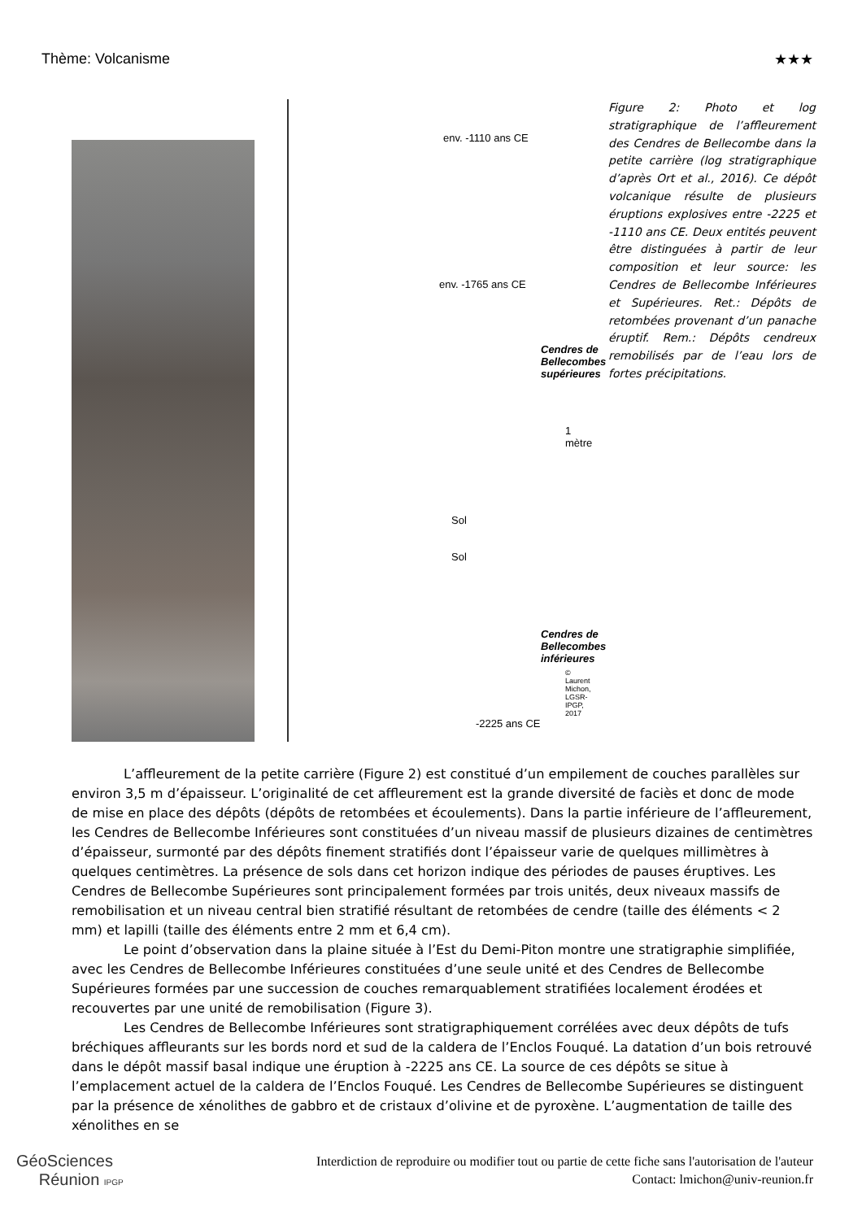Thème: Volcanisme ★★★
env. -1110 ans CE
env. -1765 ans CE
Sol
Sol
-2225 ans CE
Cendres de Bellecombes supérieures
Cendres de Bellecombes inférieures
1 mètre
© Laurent Michon, LGSR-IPGP, 2017
Figure 2: Photo et log stratigraphique de l’affleurement des Cendres de Bellecombe dans la petite carrière (log stratigraphique d’après Ort et al., 2016). Ce dépôt volcanique résulte de plusieurs éruptions explosives entre -2225 et -1110 ans CE. Deux entités peuvent être distinguées à partir de leur composition et leur source: les Cendres de Bellecombe Inférieures et Supérieures. Ret.: Dépôts de retombées provenant d’un panache éruptif. Rem.: Dépôts cendreux remobilisés par de l’eau lors de fortes précipitations.
L’affleurement de la petite carrière (Figure 2) est constitué d’un empilement de couches parallèles sur environ 3,5 m d’épaisseur. L’originalité de cet affleurement est la grande diversité de faciès et donc de mode de mise en place des dépôts (dépôts de retombées et écoulements). Dans la partie inférieure de l’affleurement, les Cendres de Bellecombe Inférieures sont constituées d’un niveau massif de plusieurs dizaines de centimètres d’épaisseur, surmonté par des dépôts finement stratifiés dont l’épaisseur varie de quelques millimètres à quelques centimètres. La présence de sols dans cet horizon indique des périodes de pauses éruptives. Les Cendres de Bellecombe Supérieures sont principalement formées par trois unités, deux niveaux massifs de remobilisation et un niveau central bien stratifié résultant de retombées de cendre (taille des éléments < 2 mm) et lapilli (taille des éléments entre 2 mm et 6,4 cm).
Le point d’observation dans la plaine située à l’Est du Demi-Piton montre une stratigraphie simplifiée, avec les Cendres de Bellecombe Inférieures constituées d’une seule unité et des Cendres de Bellecombe Supérieures formées par une succession de couches remarquablement stratifiées localement érodées et recouvertes par une unité de remobilisation (Figure 3).
Les Cendres de Bellecombe Inférieures sont stratigraphiquement corrélées avec deux dépôts de tufs bréchiques affleurants sur les bords nord et sud de la caldera de l’Enclos Fouqué. La datation d’un bois retrouvé dans le dépôt massif basal indique une éruption à -2225 ans CE. La source de ces dépôts se situe à l’emplacement actuel de la caldera de l’Enclos Fouqué. Les Cendres de Bellecombe Supérieures se distinguent par la présence de xénolithes de gabbro et de cristaux d’olivine et de pyroxène. L’augmentation de taille des xénolithes en se
GéoSciences
Réunion IPGP
Interdiction de reproduire ou modifier tout ou partie de cette fiche sans l'autorisation de l'auteur
Contact: lmichon@univ-reunion.fr